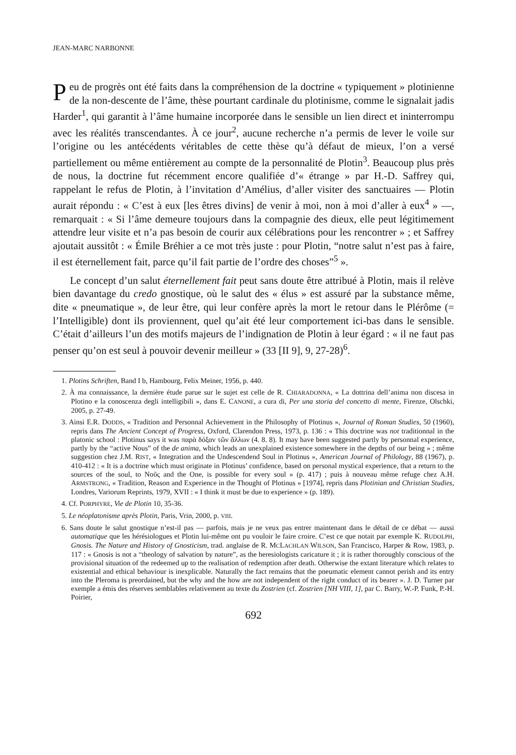JEAN-MARC NARBONNE
Peu de progrès ont été faits dans la compréhension de la doctrine « typiquement » plotinienne de la non-descente de l’âme, thèse pourtant cardinale du plotinisme, comme le signalait jadis Harder<sup>1</sup>, qui garantit à l’âme humaine incorporée dans le sensible un lien direct et ininterrompu avec les réalités transcendantes. À ce jour<sup>2</sup>, aucune recherche n’a permis de lever le voile sur l’origine ou les antécédents véritables de cette thèse qu’à défaut de mieux, l’on a versé partiellement ou même entièrement au compte de la personnalité de Plotin<sup>3</sup>. Beaucoup plus près de nous, la doctrine fut récemment encore qualifiée d’« étrange » par H.-D. Saffrey qui, rappelant le refus de Plotin, à l’invitation d’Amélius, d’aller visiter des sanctuaires ― Plotin aurait répondu : « C’est à eux [les êtres divins] de venir à moi, non à moi d’aller à eux<sup>4</sup> » ―, remarquait : « Si l’âme demeure toujours dans la compagnie des dieux, elle peut légitimement attendre leur visite et n’a pas besoin de courir aux célébrations pour les rencontrer » ; et Saffrey ajoutait aussitôt : « Émile Bréhier a ce mot très juste : pour Plotin, “notre salut n’est pas à faire, il est éternellement fait, parce qu’il fait partie de l’ordre des choses”<sup>5</sup> ».
Le concept d’un salut éternellement fait peut sans doute être attribué à Plotin, mais il relève bien davantage du credo gnostique, où le salut des « élus » est assuré par la substance même, dite « pneumatique », de leur être, qui leur confère après la mort le retour dans le Plérôme (= l’Intelligible) dont ils proviennent, quel qu’ait été leur comportement ici-bas dans le sensible. C’était d’ailleurs l’un des motifs majeurs de l’indignation de Plotin à leur égard : « il ne faut pas penser qu’on est seul à pouvoir devenir meilleur » (33 [II 9], 9, 27-28)<sup>6</sup>.
1. Plotins Schriften, Band I b, Hambourg, Felix Meiner, 1956, p. 440.
2. À ma connaissance, la dernière étude parue sur le sujet est celle de R. CHIARADONNA, « La dottrina dell’anima non discesa in Plotino e la conoscenza degli intelligibili », dans E. CANONE, a cura di, Per una storia del concetto di mente, Firenze, Olschki, 2005, p. 27-49.
3. Ainsi E.R. DODDS, « Tradition and Personnal Achievement in the Philosophy of Plotinus », Journal of Roman Studies, 50 (1960), repris dans The Ancient Concept of Progress, Oxford, Clarendon Press, 1973, p. 136 : « This doctrine was not traditionnal in the platonic school : Plotinus says it was παρὰ δόξαν τῶν ἄλλων (4. 8. 8). It may have been suggested partly by personnal experience, partly by the “active Nous” of the de anima, which leads an unexplained existence somewhere in the depths of our being » ; même suggestion chez J.M. RIST, « Integration and the Undescendend Soul in Plotinus », American Journal of Philology, 88 (1967), p. 410-412 : « It is a doctrine which must originate in Plotinus’ confidence, based on personal mystical experience, that a return to the sources of the soul, to Νοῦς and the One, is possible for every soul » (p. 417) ; puis à nouveau même refuge chez A.H. ARMSTRONG, « Tradition, Reason and Experience in the Thought of Plotinus » [1974], repris dans Plotinian and Christian Studies, Londres, Variorum Reprints, 1979, XVII : « I think it must be due to experience » (p. 189).
4. Cf. PORPHYRE, Vie de Plotin 10, 35-36.
5. Le néoplatonisme après Plotin, Paris, Vrin, 2000, p. VIII.
6. Sans doute le salut gnostique n’est-il pas — parfois, mais je ne veux pas entrer maintenant dans le détail de ce débat — aussi automatique que les hérésiologues et Plotin lui-même ont pu vouloir le faire croire. C’est ce que notait par exemple K. RUDOLPH, Gnosis. The Nature and History of Gnosticism, trad. anglaise de R. MCLACHLAN WILSON, San Francisco, Harper & Row, 1983, p. 117 : « Gnosis is not a “theology of salvation by nature”, as the heresiologists caricature it ; it is rather thoroughly conscious of the provisional situation of the redeemed up to the realisation of redemption after death. Otherwise the extant literature which relates to existential and ethical behaviour is inexplicable. Naturally the fact remains that the pneumatic element cannot perish and its entry into the Pleroma is preordained, but the why and the how are not independent of the right conduct of its bearer ». J. D. Turner par exemple a émis des réserves semblables relativement au texte du Zostrien (cf. Zostrien [NH VIII, 1], par C. Barry, W.-P. Funk, P.-H. Poirier,
692